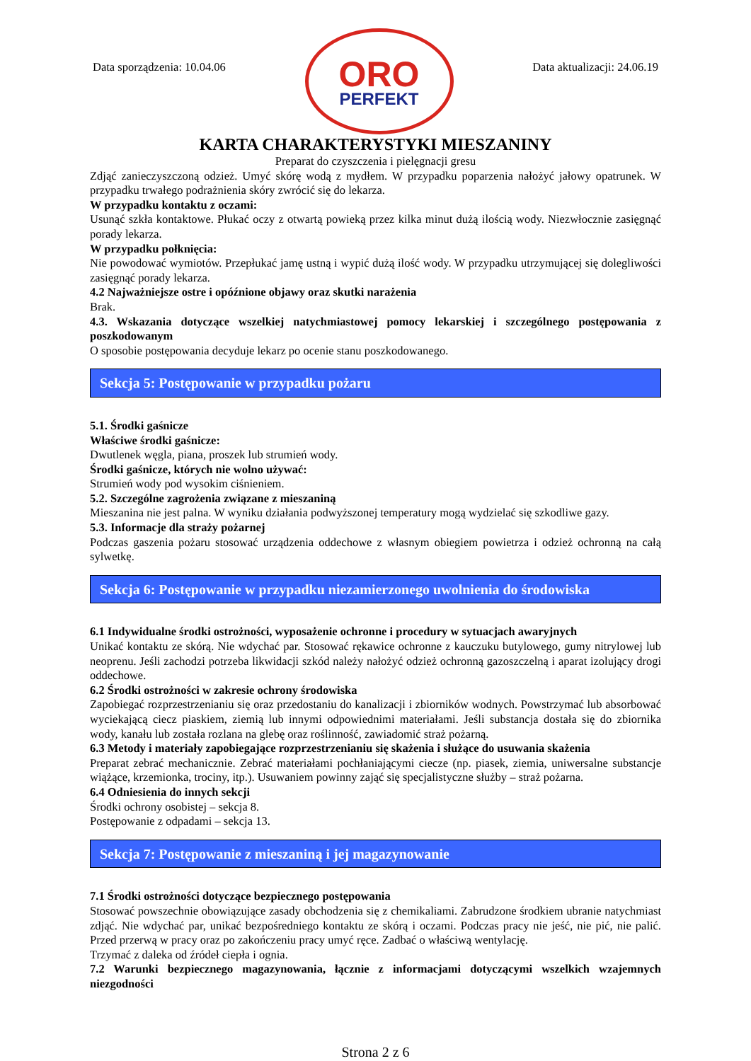Data sporządzenia: 10.04.06
ORO
PERFEKT
Data aktualizacji: 24.06.19
KARTA CHARAKTERYSTYKI MIESZANINY
Preparat do czyszczenia i pielęgnacji gresu
Zdjąć zanieczyszczoną odzież. Umyć skórę wodą z mydłem. W przypadku poparzenia nałożyć jałowy opatrunek. W przypadku trwałego podrażnienia skóry zwrócić się do lekarza.
W przypadku kontaktu z oczami:
Usunąć szkła kontaktowe. Płukać oczy z otwartą powieką przez kilka minut dużą ilością wody. Niezwłocznie zasięgnąć porady lekarza.
W przypadku połknięcia:
Nie powodować wymiotów. Przepłukać jamę ustną i wypić dużą ilość wody. W przypadku utrzymującej się dolegliwości zasięgnąć porady lekarza.
4.2 Najważniejsze ostre i opóźnione objawy oraz skutki narażenia
Brak.
4.3. Wskazania dotyczące wszelkiej natychmiastowej pomocy lekarskiej i szczególnego postępowania z poszkodowanym
O sposobie postępowania decyduje lekarz po ocenie stanu poszkodowanego.
Sekcja 5: Postępowanie w przypadku pożaru
5.1. Środki gaśnicze
Właściwe środki gaśnicze:
Dwutlenek węgla, piana, proszek lub strumień wody.
Środki gaśnicze, których nie wolno używać:
Strumień wody pod wysokim ciśnieniem.
5.2. Szczególne zagrożenia związane z mieszaniną
Mieszanina nie jest palna. W wyniku działania podwyższonej temperatury mogą wydzielać się szkodliwe gazy.
5.3. Informacje dla straży pożarnej
Podczas gaszenia pożaru stosować urządzenia oddechowe z własnym obiegiem powietrza i odzież ochronną na całą sylwetkę.
Sekcja 6: Postępowanie w przypadku niezamierzonego uwolnienia do środowiska
6.1 Indywidualne środki ostrożności, wyposażenie ochronne i procedury w sytuacjach awaryjnych
Unikać kontaktu ze skórą. Nie wdychać par. Stosować rękawice ochronne z kauczuku butylowego, gumy nitrylowej lub neoprenu. Jeśli zachodzi potrzeba likwidacji szkód należy nałożyć odzież ochronną gazoszczelną i aparat izolujący drogi oddechowe.
6.2 Środki ostrożności w zakresie ochrony środowiska
Zapobiegać rozprzestrzenianiu się oraz przedostaniu do kanalizacji i zbiorników wodnych. Powstrzymać lub absorbować wyciekającą ciecz piaskiem, ziemią lub innymi odpowiednimi materiałami. Jeśli substancja dostała się do zbiornika wody, kanału lub została rozlana na glebę oraz roślinność, zawiadomić straż pożarną.
6.3 Metody i materiały zapobiegające rozprzestrzenianiu się skażenia i służące do usuwania skażenia
Preparat zebrać mechanicznie. Zebrać materiałami pochłaniającymi ciecze (np. piasek, ziemia, uniwersalne substancje wiążące, krzemionka, trociny, itp.). Usuwaniem powinny zająć się specjalistyczne służby – straż pożarna.
6.4 Odniesienia do innych sekcji
Środki ochrony osobistej – sekcja 8.
Postępowanie z odpadami – sekcja 13.
Sekcja 7: Postępowanie z mieszaniną i jej magazynowanie
7.1 Środki ostrożności dotyczące bezpiecznego postępowania
Stosować powszechnie obowiązujące zasady obchodzenia się z chemikaliami. Zabrudzone środkiem ubranie natychmiast zdjąć. Nie wdychać par, unikać bezpośredniego kontaktu ze skórą i oczami. Podczas pracy nie jeść, nie pić, nie palić. Przed przerwą w pracy oraz po zakończeniu pracy umyć ręce. Zadbać o właściwą wentylację.
Trzymać z daleka od źródeł ciepła i ognia.
7.2 Warunki bezpiecznego magazynowania, łącznie z informacjami dotyczącymi wszelkich wzajemnych niezgodności
Strona 2 z 6